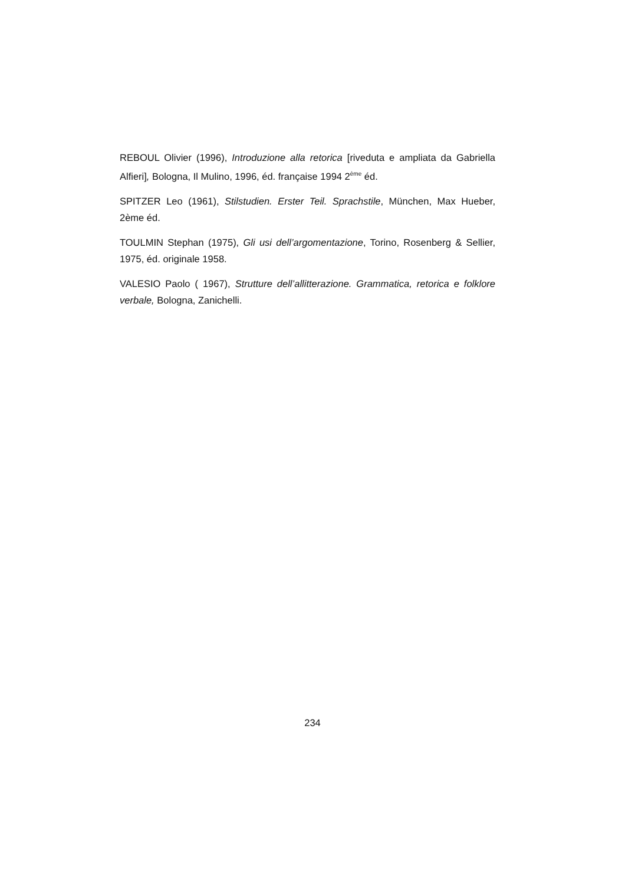REBOUL Olivier (1996), Introduzione alla retorica [riveduta e ampliata da Gabriella Alfieri], Bologna, Il Mulino, 1996, éd. française 1994 2<sup>ème</sup> éd.
SPITZER Leo (1961), Stilstudien. Erster Teil. Sprachstile, München, Max Hueber, 2ème éd.
TOULMIN Stephan (1975), Gli usi dell’argomentazione, Torino, Rosenberg & Sellier, 1975, éd. originale 1958.
VALESIO Paolo ( 1967), Strutture dell’allitterazione. Grammatica, retorica e folklore verbale, Bologna, Zanichelli.
234